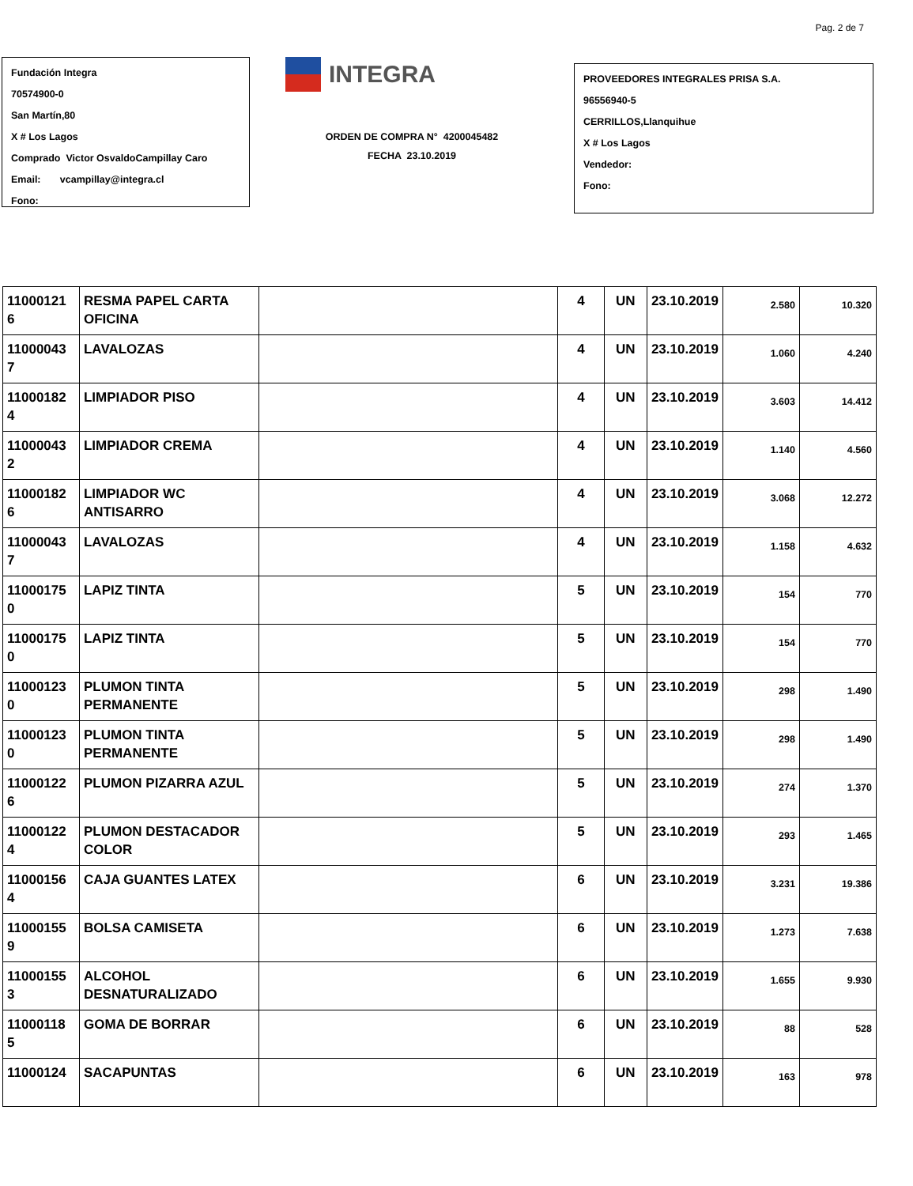Pag. 2 de 7
Fundación Integra
70574900-0
San Martín,80
X # Los Lagos
Comprado Victor OsvaldoCampillay Caro
Email: vcampillay@integra.cl
Fono:
INTEGRA
ORDEN DE COMPRA N° 4200045482
FECHA 23.10.2019
PROVEEDORES INTEGRALES PRISA S.A.
96556940-5
CERRILLOS,Llanquihue
X # Los Lagos
Vendedor:
Fono:
| 11000121 6 | RESMA PAPEL CARTA OFICINA | | 4 | UN | 23.10.2019 | 2.580 | 10.320 |
| 11000043 7 | LAVALOZAS | | 4 | UN | 23.10.2019 | 1.060 | 4.240 |
| 11000182 4 | LIMPIADOR PISO | | 4 | UN | 23.10.2019 | 3.603 | 14.412 |
| 11000043 2 | LIMPIADOR CREMA | | 4 | UN | 23.10.2019 | 1.140 | 4.560 |
| 11000182 6 | LIMPIADOR WC ANTISARRO | | 4 | UN | 23.10.2019 | 3.068 | 12.272 |
| 11000043 7 | LAVALOZAS | | 4 | UN | 23.10.2019 | 1.158 | 4.632 |
| 11000175 0 | LAPIZ TINTA | | 5 | UN | 23.10.2019 | 154 | 770 |
| 11000175 0 | LAPIZ TINTA | | 5 | UN | 23.10.2019 | 154 | 770 |
| 11000123 0 | PLUMON TINTA PERMANENTE | | 5 | UN | 23.10.2019 | 298 | 1.490 |
| 11000123 0 | PLUMON TINTA PERMANENTE | | 5 | UN | 23.10.2019 | 298 | 1.490 |
| 11000122 6 | PLUMON PIZARRA AZUL | | 5 | UN | 23.10.2019 | 274 | 1.370 |
| 11000122 4 | PLUMON DESTACADOR COLOR | | 5 | UN | 23.10.2019 | 293 | 1.465 |
| 11000156 4 | CAJA GUANTES LATEX | | 6 | UN | 23.10.2019 | 3.231 | 19.386 |
| 11000155 9 | BOLSA CAMISETA | | 6 | UN | 23.10.2019 | 1.273 | 7.638 |
| 11000155 3 | ALCOHOL DESNATURALIZADO | | 6 | UN | 23.10.2019 | 1.655 | 9.930 |
| 11000118 5 | GOMA DE BORRAR | | 6 | UN | 23.10.2019 | 88 | 528 |
| 11000124 | SACAPUNTAS | | 6 | UN | 23.10.2019 | 163 | 978 |